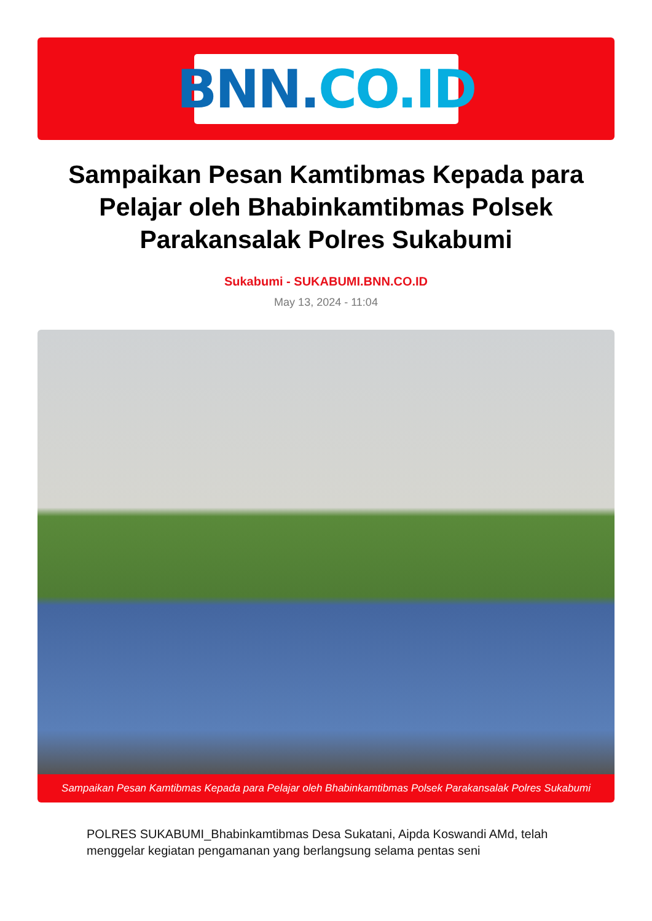BNN. CO.ID
Sampaikan Pesan Kamtibmas Kepada para Pelajar oleh Bhabinkamtibmas Polsek Parakansalak Polres Sukabumi
Sukabumi - SUKABUMI.BNN.CO.ID
May 13, 2024 - 11:04
Sampaikan Pesan Kamtibmas Kepada para Pelajar oleh Bhabinkamtibmas Polsek Parakansalak Polres Sukabumi
POLRES SUKABUMI_Bhabinkamtibmas Desa Sukatani, Aipda Koswandi AMd, telah menggelar kegiatan pengamanan yang berlangsung selama pentas seni